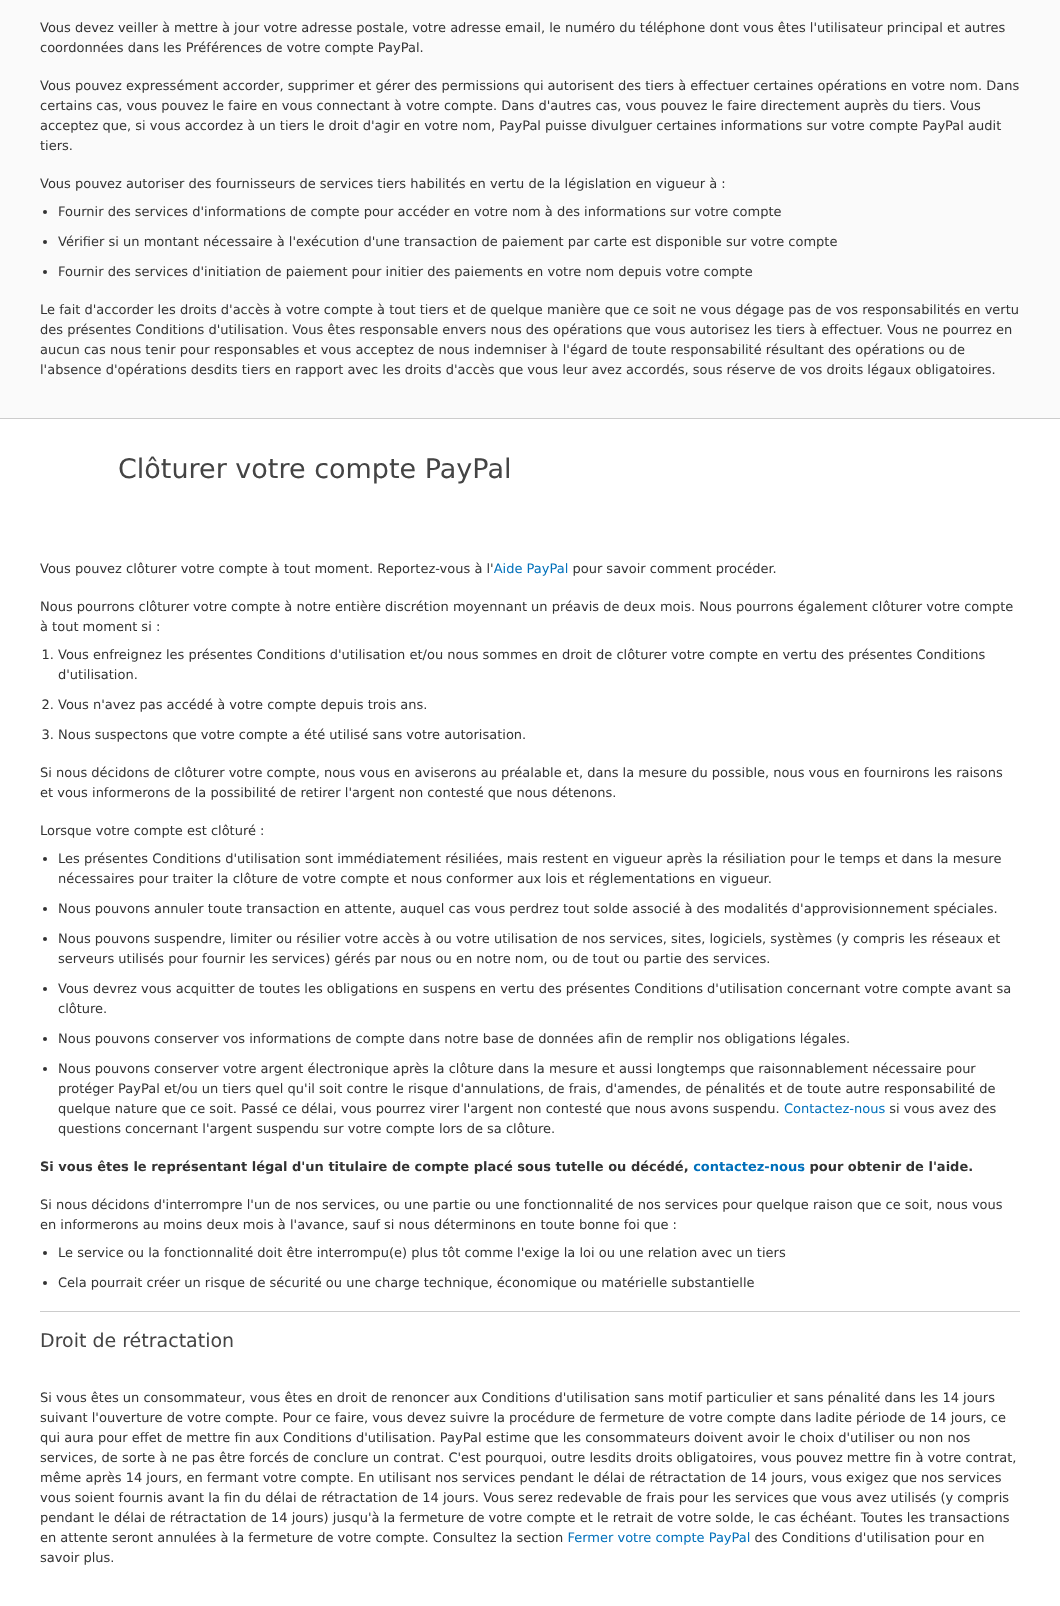Vous devez veiller à mettre à jour votre adresse postale, votre adresse email, le numéro du téléphone dont vous êtes l'utilisateur principal et autres coordonnées dans les Préférences de votre compte PayPal.
Vous pouvez expressément accorder, supprimer et gérer des permissions qui autorisent des tiers à effectuer certaines opérations en votre nom. Dans certains cas, vous pouvez le faire en vous connectant à votre compte. Dans d'autres cas, vous pouvez le faire directement auprès du tiers. Vous acceptez que, si vous accordez à un tiers le droit d'agir en votre nom, PayPal puisse divulguer certaines informations sur votre compte PayPal audit tiers.
Vous pouvez autoriser des fournisseurs de services tiers habilités en vertu de la législation en vigueur à :
Fournir des services d'informations de compte pour accéder en votre nom à des informations sur votre compte
Vérifier si un montant nécessaire à l'exécution d'une transaction de paiement par carte est disponible sur votre compte
Fournir des services d'initiation de paiement pour initier des paiements en votre nom depuis votre compte
Le fait d'accorder les droits d'accès à votre compte à tout tiers et de quelque manière que ce soit ne vous dégage pas de vos responsabilités en vertu des présentes Conditions d'utilisation. Vous êtes responsable envers nous des opérations que vous autorisez les tiers à effectuer. Vous ne pourrez en aucun cas nous tenir pour responsables et vous acceptez de nous indemniser à l'égard de toute responsabilité résultant des opérations ou de l'absence d'opérations desdits tiers en rapport avec les droits d'accès que vous leur avez accordés, sous réserve de vos droits légaux obligatoires.
Clôturer votre compte PayPal
Vous pouvez clôturer votre compte à tout moment. Reportez-vous à l'Aide PayPal pour savoir comment procéder.
Nous pourrons clôturer votre compte à notre entière discrétion moyennant un préavis de deux mois. Nous pourrons également clôturer votre compte à tout moment si :
1. Vous enfreignez les présentes Conditions d'utilisation et/ou nous sommes en droit de clôturer votre compte en vertu des présentes Conditions d'utilisation.
2. Vous n'avez pas accédé à votre compte depuis trois ans.
3. Nous suspectons que votre compte a été utilisé sans votre autorisation.
Si nous décidons de clôturer votre compte, nous vous en aviserons au préalable et, dans la mesure du possible, nous vous en fournirons les raisons et vous informerons de la possibilité de retirer l'argent non contesté que nous détenons.
Lorsque votre compte est clôturé :
Les présentes Conditions d'utilisation sont immédiatement résiliées, mais restent en vigueur après la résiliation pour le temps et dans la mesure nécessaires pour traiter la clôture de votre compte et nous conformer aux lois et réglementations en vigueur.
Nous pouvons annuler toute transaction en attente, auquel cas vous perdrez tout solde associé à des modalités d'approvisionnement spéciales.
Nous pouvons suspendre, limiter ou résilier votre accès à ou votre utilisation de nos services, sites, logiciels, systèmes (y compris les réseaux et serveurs utilisés pour fournir les services) gérés par nous ou en notre nom, ou de tout ou partie des services.
Vous devrez vous acquitter de toutes les obligations en suspens en vertu des présentes Conditions d'utilisation concernant votre compte avant sa clôture.
Nous pouvons conserver vos informations de compte dans notre base de données afin de remplir nos obligations légales.
Nous pouvons conserver votre argent électronique après la clôture dans la mesure et aussi longtemps que raisonnablement nécessaire pour protéger PayPal et/ou un tiers quel qu'il soit contre le risque d'annulations, de frais, d'amendes, de pénalités et de toute autre responsabilité de quelque nature que ce soit. Passé ce délai, vous pourrez virer l'argent non contesté que nous avons suspendu. Contactez-nous si vous avez des questions concernant l'argent suspendu sur votre compte lors de sa clôture.
Si vous êtes le représentant légal d'un titulaire de compte placé sous tutelle ou décédé, contactez-nous pour obtenir de l'aide.
Si nous décidons d'interrompre l'un de nos services, ou une partie ou une fonctionnalité de nos services pour quelque raison que ce soit, nous vous en informerons au moins deux mois à l'avance, sauf si nous déterminons en toute bonne foi que :
Le service ou la fonctionnalité doit être interrompu(e) plus tôt comme l'exige la loi ou une relation avec un tiers
Cela pourrait créer un risque de sécurité ou une charge technique, économique ou matérielle substantielle
Droit de rétractation
Si vous êtes un consommateur, vous êtes en droit de renoncer aux Conditions d'utilisation sans motif particulier et sans pénalité dans les 14 jours suivant l'ouverture de votre compte. Pour ce faire, vous devez suivre la procédure de fermeture de votre compte dans ladite période de 14 jours, ce qui aura pour effet de mettre fin aux Conditions d'utilisation. PayPal estime que les consommateurs doivent avoir le choix d'utiliser ou non nos services, de sorte à ne pas être forcés de conclure un contrat. C'est pourquoi, outre lesdits droits obligatoires, vous pouvez mettre fin à votre contrat, même après 14 jours, en fermant votre compte. En utilisant nos services pendant le délai de rétractation de 14 jours, vous exigez que nos services vous soient fournis avant la fin du délai de rétractation de 14 jours. Vous serez redevable de frais pour les services que vous avez utilisés (y compris pendant le délai de rétractation de 14 jours) jusqu'à la fermeture de votre compte et le retrait de votre solde, le cas échéant. Toutes les transactions en attente seront annulées à la fermeture de votre compte. Consultez la section Fermer votre compte PayPal des Conditions d'utilisation pour en savoir plus.